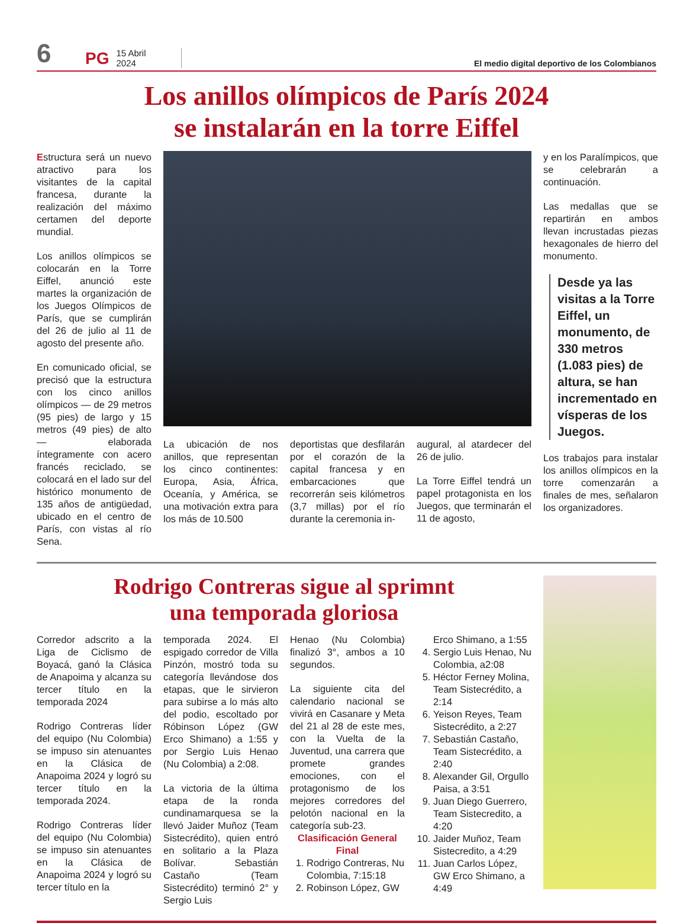6 PG 15 Abril
2024 El medio digital deportivo de los Colombianos
Los anillos olímpicos de París 2024
se instalarán en la torre Eiffel
Estructura será un nuevo atractivo para los visitantes de la capital francesa, durante la realización del máximo certamen del deporte mundial.
Los anillos olímpicos se colocarán en la Torre Eiffel, anunció este martes la organización de los Juegos Olímpicos de París, que se cumplirán del 26 de julio al 11 de agosto del presente año.
En comunicado oficial, se precisó que la estructura con los cinco anillos olímpicos — de 29 metros (95 pies) de largo y 15 metros (49 pies) de alto — elaborada íntegramente con acero francés reciclado, se colocará en el lado sur del histórico monumento de 135 años de antigüedad, ubicado en el centro de París, con vistas al río Sena.
La ubicación de nos anillos, que representan los cinco continentes: Europa, Asia, África, Oceanía, y América, se una motivación extra para los más de 10.500
deportistas que desfilarán por el corazón de la capital francesa y en embarcaciones que recorrerán seis kilómetros (3,7 millas) por el río durante la ceremonia in-
augural, al atardecer del 26 de julio.
La Torre Eiffel tendrá un papel protagonista en los Juegos, que terminarán el 11 de agosto,
y en los Paralímpicos, que se celebrarán a continuación.
Las medallas que se repartirán en ambos llevan incrustadas piezas hexagonales de hierro del monumento.
Desde ya las visitas a la Torre Eiffel, un monumento, de 330 metros (1.083 pies) de altura, se han incrementado en vísperas de los Juegos.
Los trabajos para instalar los anillos olímpicos en la torre comenzarán a finales de mes, señalaron los organizadores.
Rodrigo Contreras sigue al sprimnt
una temporada gloriosa
Corredor adscrito a la Liga de Ciclismo de Boyacá, ganó la Clásica de Anapoima y alcanza su tercer título en la temporada 2024
Rodrigo Contreras líder del equipo (Nu Colombia) se impuso sin atenuantes en la Clásica de Anapoima 2024 y logró su tercer título en la temporada 2024.
Rodrigo Contreras líder del equipo (Nu Colombia) se impuso sin atenuantes en la Clásica de Anapoima 2024 y logró su tercer título en la
temporada 2024. El espigado corredor de Villa Pinzón, mostró toda su categoría llevándose dos etapas, que le sirvieron para subirse a lo más alto del podio, escoltado por Róbinson López (GW Erco Shimano) a 1:55 y por Sergio Luis Henao (Nu Colombia) a 2:08.
La victoria de la última etapa de la ronda cundinamarquesa se la llevó Jaider Muñoz (Team Sistecrédito), quien entró en solitario a la Plaza Bolívar. Sebastián Castaño (Team Sistecrédito) terminó 2° y Sergio Luis
Henao (Nu Colombia) finalizó 3°, ambos a 10 segundos.
La siguiente cita del calendario nacional se vivirá en Casanare y Meta del 21 al 28 de este mes, con la Vuelta de la Juventud, una carrera que promete grandes emociones, con el protagonismo de los mejores corredores del pelotón nacional en la categoría sub-23.
Clasificación General Final
1. Rodrigo Contreras, Nu Colombia, 7:15:18
2. Robinson López, GW
Erco Shimano, a 1:55
4. Sergio Luis Henao, Nu Colombia, a2:08
5. Héctor Ferney Molina, Team Sistecrédito, a 2:14
6. Yeison Reyes, Team Sistecrédito, a 2:27
7. Sebastián Castaño, Team Sistecrédito, a 2:40
8. Alexander Gil, Orgullo Paisa, a 3:51
9. Juan Diego Guerrero, Team Sistecredito, a 4:20
10. Jaider Muñoz, Team Sistecredito, a 4:29
11. Juan Carlos López, GW Erco Shimano, a 4:49